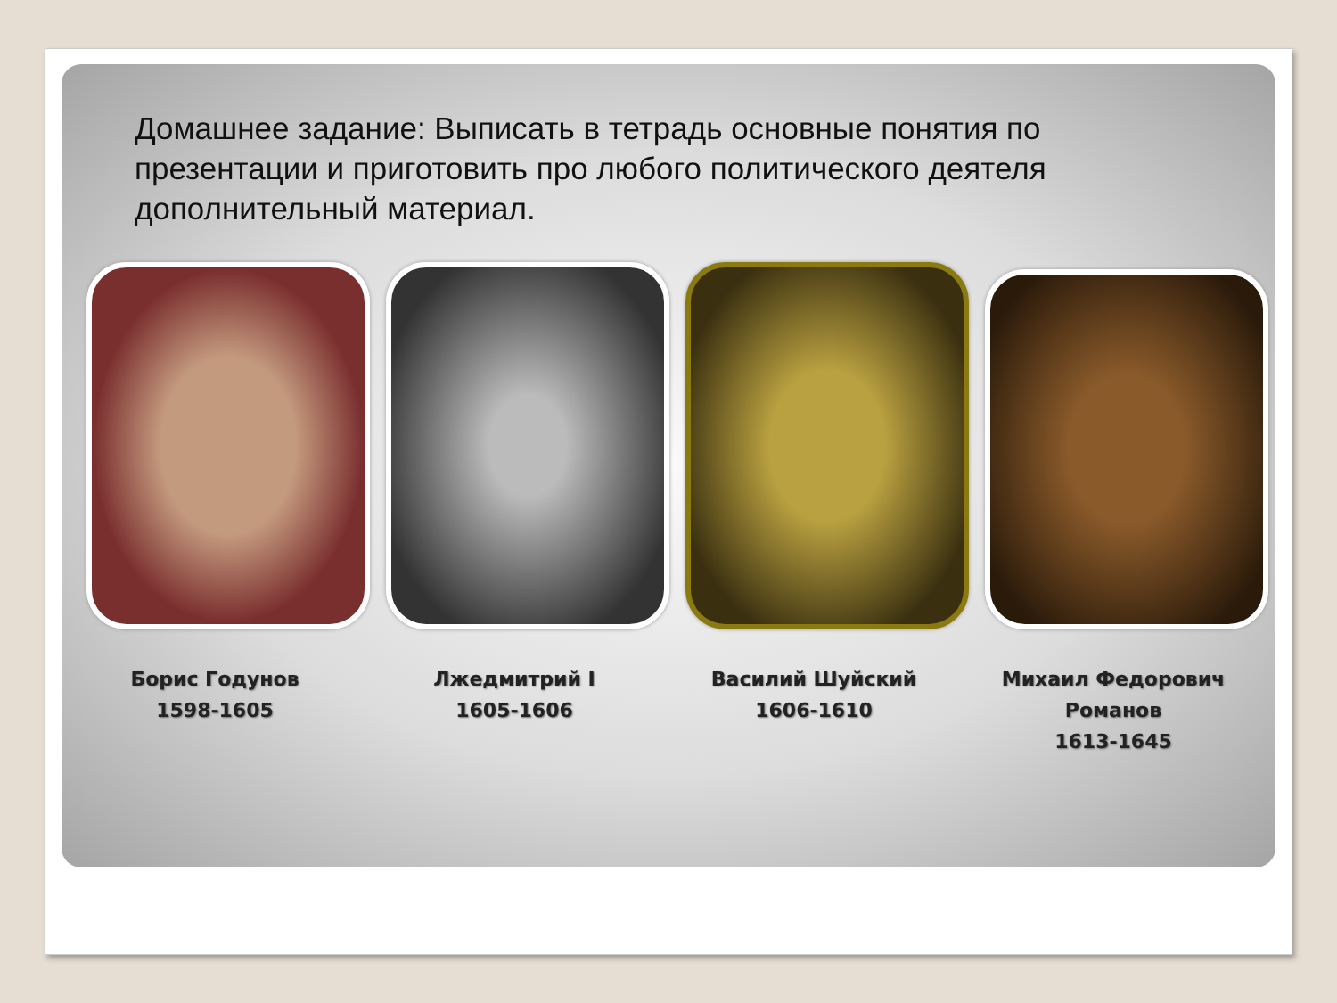Домашнее задание: Выписать в тетрадь основные понятия по презентации и приготовить про любого политического деятеля дополнительный материал.
Борис Годунов
1598-1605
Лжедмитрий I
1605-1606
Василий Шуйский
1606-1610
Михаил Федорович Романов
1613-1645